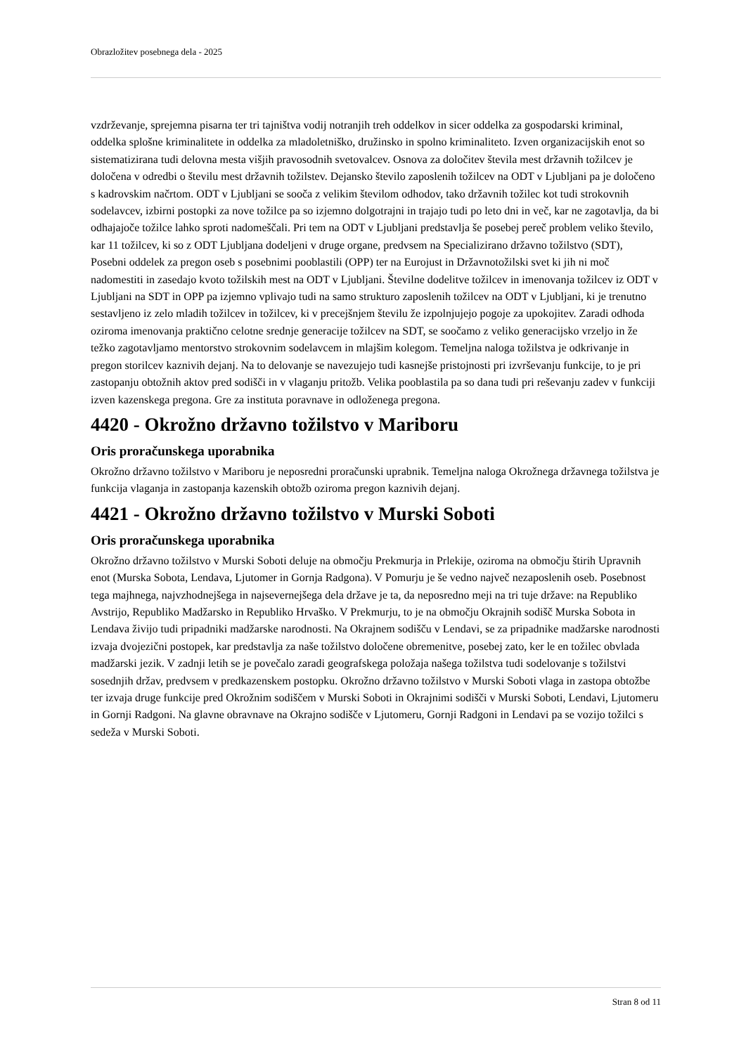Obrazložitev posebnega dela - 2025
vzdrževanje, sprejemna pisarna ter tri tajništva vodij notranjih treh oddelkov in sicer oddelka za gospodarski kriminal, oddelka splošne kriminalitete in oddelka za mladoletniško, družinsko in spolno kriminaliteto. Izven organizacijskih enot so sistematizirana tudi delovna mesta višjih pravosodnih svetovalcev. Osnova za določitev števila mest državnih tožilcev je določena v odredbi o številu mest državnih tožilstev. Dejansko število zaposlenih tožilcev na ODT v Ljubljani pa je določeno s kadrovskim načrtom. ODT v Ljubljani se sooča z velikim številom odhodov, tako državnih tožilec kot tudi strokovnih sodelavcev, izbirni postopki za nove tožilce pa so izjemno dolgotrajni in trajajo tudi po leto dni in več, kar ne zagotavlja, da bi odhajajoče tožilce lahko sproti nadomeščali. Pri tem na ODT v Ljubljani predstavlja še posebej pereč problem veliko število, kar 11 tožilcev, ki so z ODT Ljubljana dodeljeni v druge organe, predvsem na Specializirano državno tožilstvo (SDT), Posebni oddelek za pregon oseb s posebnimi pooblastili (OPP) ter na Eurojust in Državnotožilski svet ki jih ni moč nadomestiti in zasedajo kvoto tožilskih mest na ODT v Ljubljani. Številne dodelitve tožilcev in imenovanja tožilcev iz ODT v Ljubljani na SDT in OPP pa izjemno vplivajo tudi na samo strukturo zaposlenih tožilcev na ODT v Ljubljani, ki je trenutno sestavljeno iz zelo mladih tožilcev in tožilcev, ki v precejšnjem številu že izpolnjujejo pogoje za upokojitev. Zaradi odhoda oziroma imenovanja praktično celotne srednje generacije tožilcev na SDT, se soočamo z veliko generacijsko vrzeljo in že težko zagotavljamo mentorstvo strokovnim sodelavcem in mlajšim kolegom. Temeljna naloga tožilstva je odkrivanje in pregon storilcev kaznivih dejanj. Na to delovanje se navezujejo tudi kasnejše pristojnosti pri izvrševanju funkcije, to je pri zastopanju obtožnih aktov pred sodišči in v vlaganju pritožb. Velika pooblastila pa so dana tudi pri reševanju zadev v funkciji izven kazenskega pregona. Gre za instituta poravnave in odloženega pregona.
4420 - Okrožno državno tožilstvo v Mariboru
Oris proračunskega uporabnika
Okrožno državno tožilstvo v Mariboru je neposredni proračunski uprabnik. Temeljna naloga Okrožnega državnega tožilstva je funkcija vlaganja in zastopanja kazenskih obtožb oziroma pregon kaznivih dejanj.
4421 - Okrožno državno tožilstvo v Murski Soboti
Oris proračunskega uporabnika
Okrožno državno tožilstvo v Murski Soboti deluje na območju Prekmurja in Prlekije, oziroma na območju štirih Upravnih enot (Murska Sobota, Lendava, Ljutomer in Gornja Radgona). V Pomurju je še vedno največ nezaposlenih oseb. Posebnost tega majhnega, najvzhodnejšega in najsevernejšega dela države je ta, da neposredno meji na tri tuje države: na Republiko Avstrijo, Republiko Madžarsko in Republiko Hrvaško. V Prekmurju, to je na območju Okrajnih sodišč Murska Sobota in Lendava živijo tudi pripadniki madžarske narodnosti. Na Okrajnem sodišču v Lendavi, se za pripadnike madžarske narodnosti izvaja dvojezični postopek, kar predstavlja za naše tožilstvo določene obremenitve, posebej zato, ker le en tožilec obvlada madžarski jezik. V zadnji letih se je povečalo zaradi geografskega položaja našega tožilstva tudi sodelovanje s tožilstvi sosednjih držav, predvsem v predkazenskem postopku. Okrožno državno tožilstvo v Murski Soboti vlaga in zastopa obtožbe ter izvaja druge funkcije pred Okrožnim sodiščem v Murski Soboti in Okrajnimi sodišči v Murski Soboti, Lendavi, Ljutomeru in Gornji Radgoni. Na glavne obravnave na Okrajno sodišče v Ljutomeru, Gornji Radgoni in Lendavi pa se vozijo tožilci s sedeža v Murski Soboti.
Stran 8 od 11